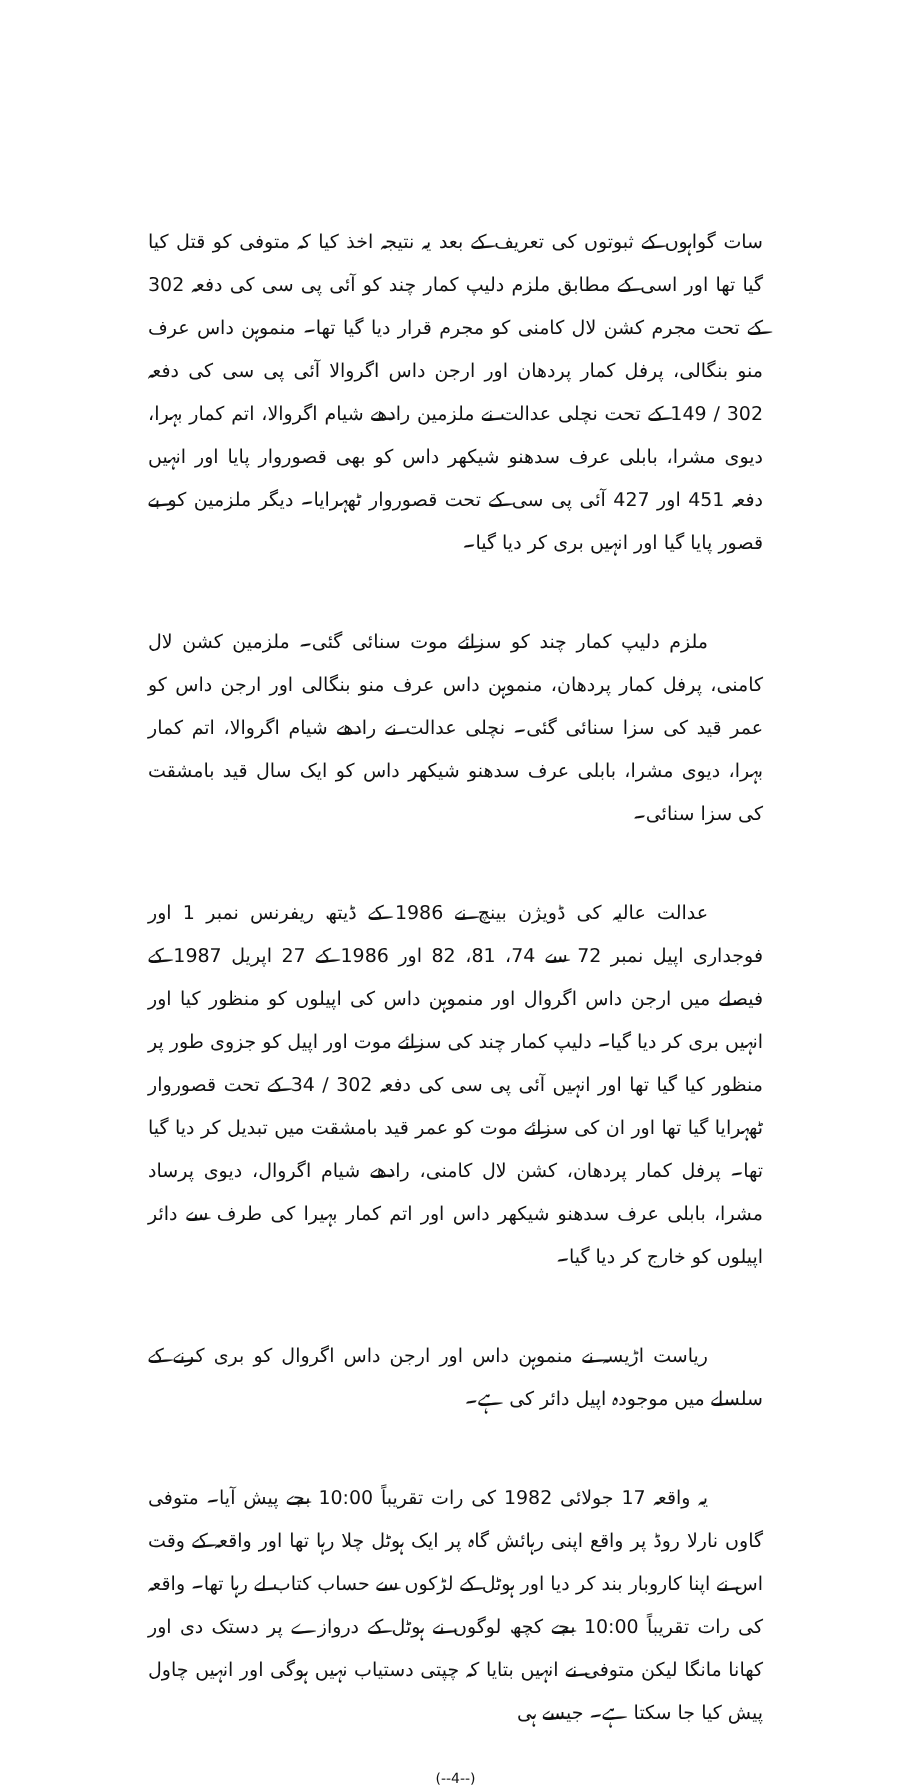سات گواہوں کے ثبوتوں کی تعریف کے بعد یہ نتیجہ اخذ کیا کہ متوفی کو قتل کیا گیا تھا اور اسی کے مطابق ملزم دلیپ کمار چند کو آئی پی سی کی دفعہ 302 کے تحت مجرم کشن لال کامنی کو مجرم قرار دیا گیا تھا۔ منموہن داس عرف منو بنگالی، پرفل کمار پردھان اور ارجن داس اگروالا آئی پی سی کی دفعہ 302 / 149 کے تحت نچلی عدالت نے ملزمین رادھے شیام اگروالا، اتم کمار بہرا، دیوی مشرا، بابلی عرف سدھنو شیکھر داس کو بھی قصوروار پایا اور انہیں دفعہ 451 اور 427 آئی پی سی کے تحت قصوروار ٹھہرایا۔ دیگر ملزمین کو بے قصور پایا گیا اور انہیں بری کر دیا گیا۔
ملزم دلیپ کمار چند کو سزائے موت سنائی گئی۔ ملزمین کشن لال کامنی، پرفل کمار پردھان، منموہن داس عرف منو بنگالی اور ارجن داس کو عمر قید کی سزا سنائی گئی۔ نچلی عدالت نے رادھے شیام اگروالا، اتم کمار بہرا، دیوی مشرا، بابلی عرف سدھنو شیکھر داس کو ایک سال قید بامشقت کی سزا سنائی۔
عدالت عالیہ کی ڈویژن بینچ نے 1986 کے ڈیتھ ریفرنس نمبر 1 اور فوجداری اپیل نمبر 72 سے 74، 81، 82 اور 1986 کے 27 اپریل 1987 کے فیصلے میں ارجن داس اگروال اور منموہن داس کی اپیلوں کو منظور کیا اور انہیں بری کر دیا گیا۔ دلیپ کمار چند کی سزائے موت اور اپیل کو جزوی طور پر منظور کیا گیا تھا اور انہیں آئی پی سی کی دفعہ 302 / 34 کے تحت قصوروار ٹھہرایا گیا تھا اور ان کی سزائے موت کو عمر قید بامشقت میں تبدیل کر دیا گیا تھا۔ پرفل کمار پردھان، کشن لال کامنی، رادھے شیام اگروال، دیوی پرساد مشرا، بابلی عرف سدھنو شیکھر داس اور اتم کمار بہیرا کی طرف سے دائر اپیلوں کو خارج کر دیا گیا۔
ریاست اڑیسہ نے منموہن داس اور ارجن داس اگروال کو بری کرنے کے سلسلے میں موجودہ اپیل دائر کی ہے۔
یہ واقعہ 17 جولائی 1982 کی رات تقریباً 10:00 بجے پیش آیا۔ متوفی گاوں نارلا روڈ پر واقع اپنی رہائش گاہ پر ایک ہوٹل چلا رہا تھا اور واقعہ کے وقت اس نے اپنا کاروبار بند کر دیا اور ہوٹل کے لڑکوں سے حساب کتاب لے رہا تھا۔ واقعہ کی رات تقریباً 10:00 بجے کچھ لوگوں نے ہوٹل کے دروازے پر دستک دی اور کھانا مانگا لیکن متوفی نے انہیں بتایا کہ چپتی دستیاب نہیں ہوگی اور انہیں چاول پیش کیا جا سکتا ہے۔ جیسے ہی
(--4--)